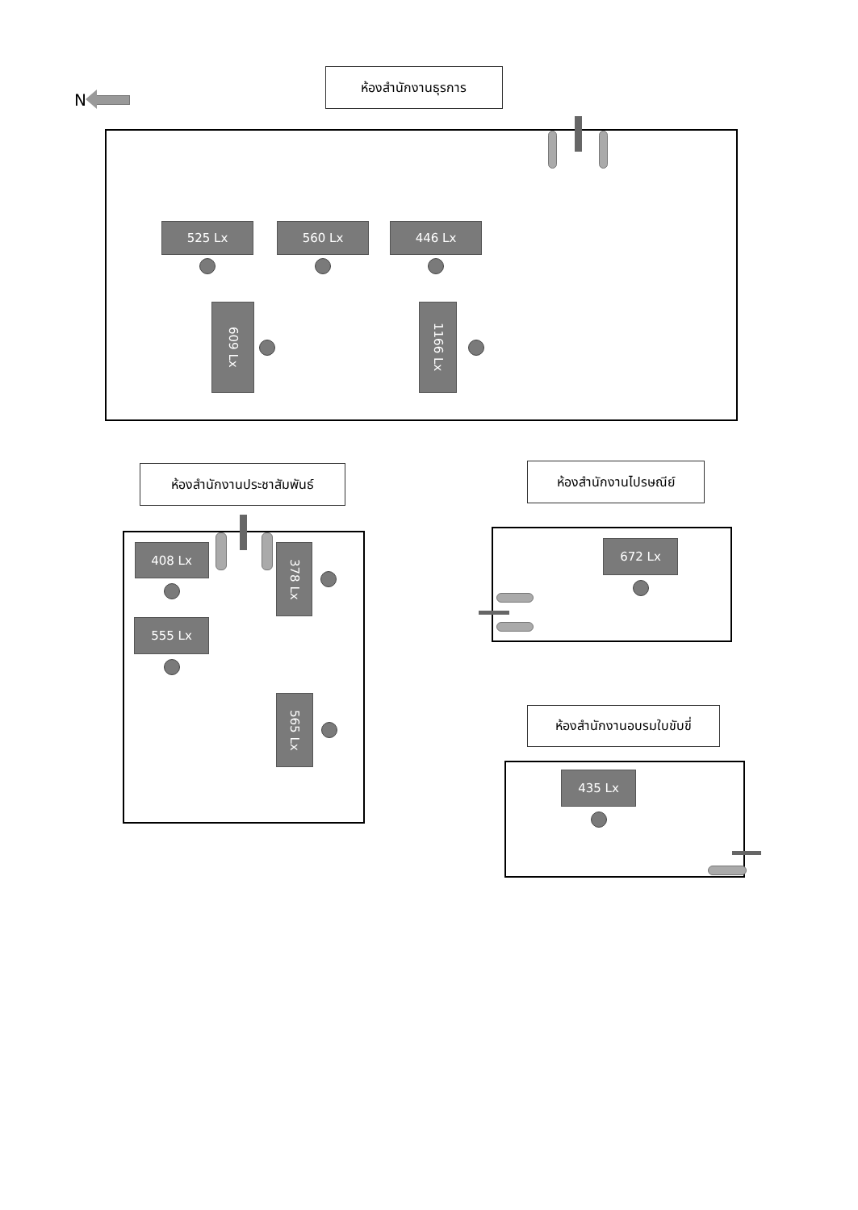N
ห้องสำนักงานธุรการ
525 Lx 560 Lx 446 Lx
609 Lx
1166 Lx
ห้องสำนักงานประชาสัมพันธ์
408 Lx
555 Lx
378 Lx
565 Lx
ห้องสำนักงานไปรษณีย์
672 Lx
ห้องสำนักงานอบรมใบขับขี่
435 Lx